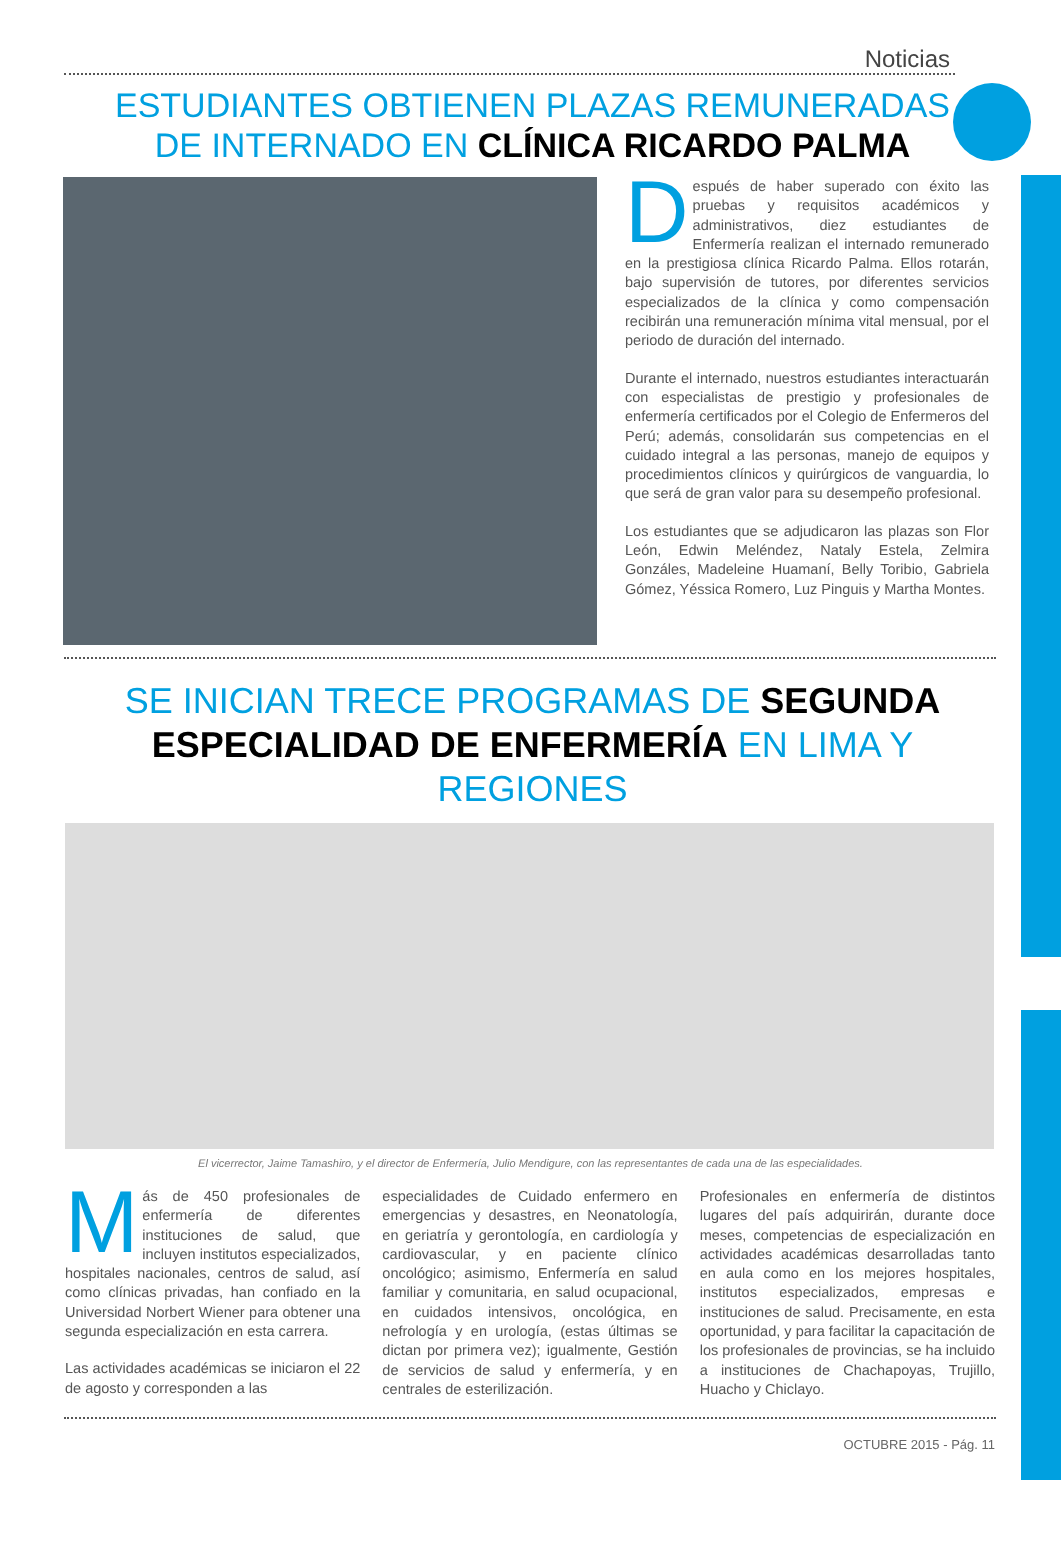Noticias
ESTUDIANTES OBTIENEN PLAZAS REMUNERADAS
DE INTERNADO EN CLÍNICA RICARDO PALMA
Después de haber superado con éxito las pruebas y requisitos académicos y administrativos, diez estudiantes de Enfermería realizan el internado remunerado en la prestigiosa clínica Ricardo Palma. Ellos rotarán, bajo supervisión de tutores, por diferentes servicios especializados de la clínica y como compensación recibirán una remuneración mínima vital mensual, por el periodo de duración del internado.
Durante el internado, nuestros estudiantes interactuarán con especialistas de prestigio y profesionales de enfermería certificados por el Colegio de Enfermeros del Perú; además, consolidarán sus competencias en el cuidado integral a las personas, manejo de equipos y procedimientos clínicos y quirúrgicos de vanguardia, lo que será de gran valor para su desempeño profesional.
Los estudiantes que se adjudicaron las plazas son Flor León, Edwin Meléndez, Nataly Estela, Zelmira Gonzáles, Madeleine Huamaní, Belly Toribio, Gabriela Gómez, Yéssica Romero, Luz Pinguis y Martha Montes.
SE INICIAN TRECE PROGRAMAS DE SEGUNDA
ESPECIALIDAD DE ENFERMERÍA EN LIMA Y REGIONES
El vicerrector, Jaime Tamashiro, y el director de Enfermería, Julio Mendigure, con las representantes de cada una de las especialidades.
Más de 450 profesionales de enfermería de diferentes instituciones de salud, que incluyen institutos especializados, hospitales nacionales, centros de salud, así como clínicas privadas, han confiado en la Universidad Norbert Wiener para obtener una segunda especialización en esta carrera.
Las actividades académicas se iniciaron el 22 de agosto y corresponden a las
especialidades de Cuidado enfermero en emergencias y desastres, en Neonatología, en geriatría y gerontología, en cardiología y cardiovascular, y en paciente clínico oncológico; asimismo, Enfermería en salud familiar y comunitaria, en salud ocupacional, en cuidados intensivos, oncológica, en nefrología y en urología, (estas últimas se dictan por primera vez); igualmente, Gestión de servicios de salud y enfermería, y en centrales de esterilización.
Profesionales en enfermería de distintos lugares del país adquirirán, durante doce meses, competencias de especialización en actividades académicas desarrolladas tanto en aula como en los mejores hospitales, institutos especializados, empresas e instituciones de salud. Precisamente, en esta oportunidad, y para facilitar la capacitación de los profesionales de provincias, se ha incluido a instituciones de Chachapoyas, Trujillo, Huacho y Chiclayo.
OCTUBRE 2015 - Pág. 11